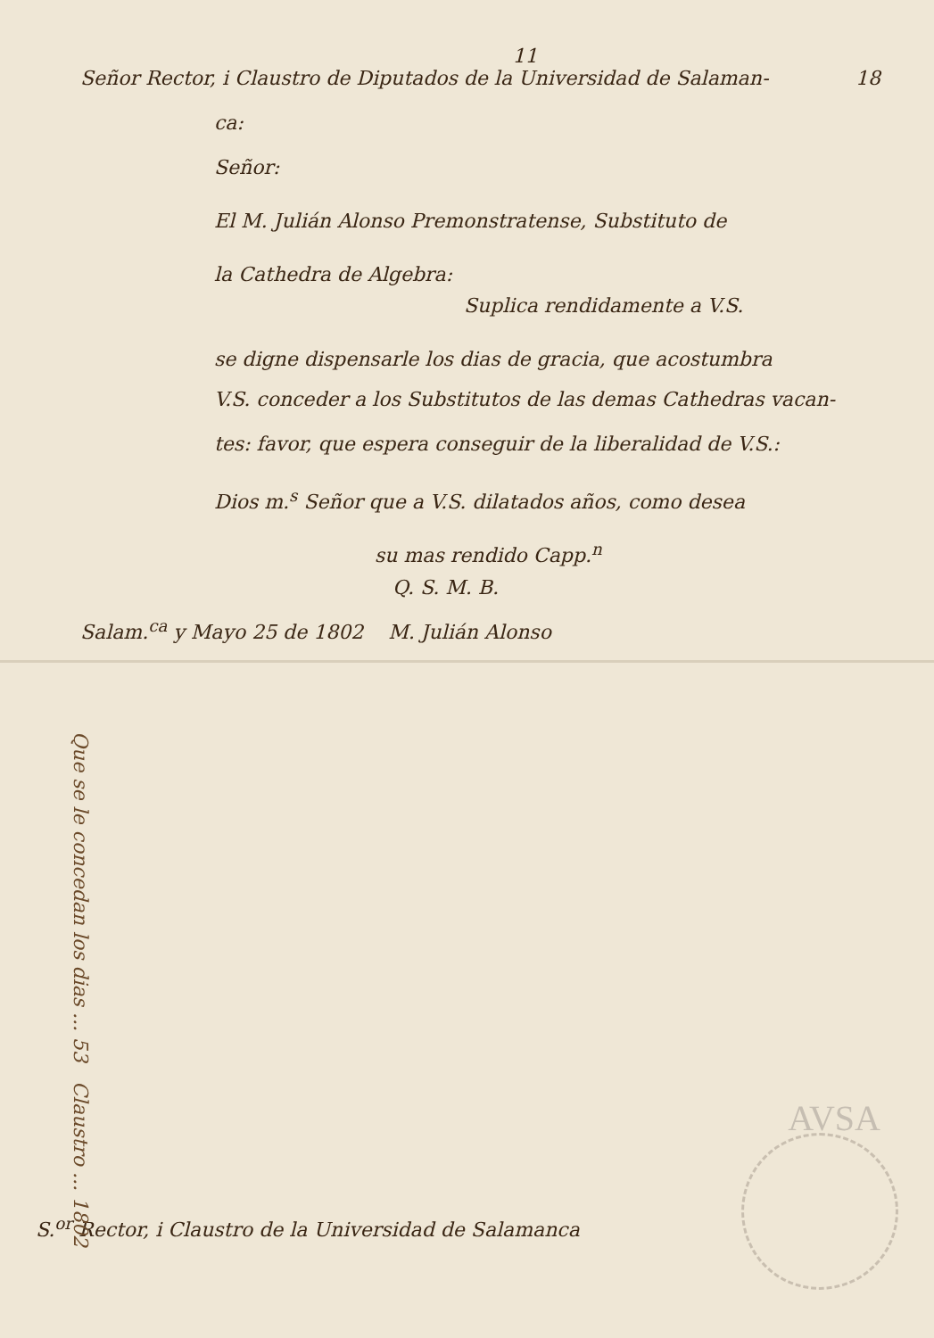11
Señor Rector, i Claustro de Diputados de la Universidad de Salaman- 18
ca:
Señor:
El M. Julián Alonso Premonstratense, Substituto de
la Cathedra de Algebra:
Suplica rendidamente a V.S.
se digne dispensarle los dias de gracia, que acostumbra
V.S. conceder a los Substitutos de las demas Cathedras vacan-
tes: favor, que espera conseguir de la liberalidad de V.S.:
Dios m.<sup>s</sup> Señor que a V.S. dilatados años, como desea
su mas rendido Capp.<sup>n</sup>
Q. S. M. B.
Salam.<sup>ca</sup> y Mayo 25 de 1802 M. Julián Alonso
S.<sup>or</sup> Rector, i Claustro de la Universidad de Salamanca
Que se le concedan los dias ... 53 Claustro ... 1802
AVSA